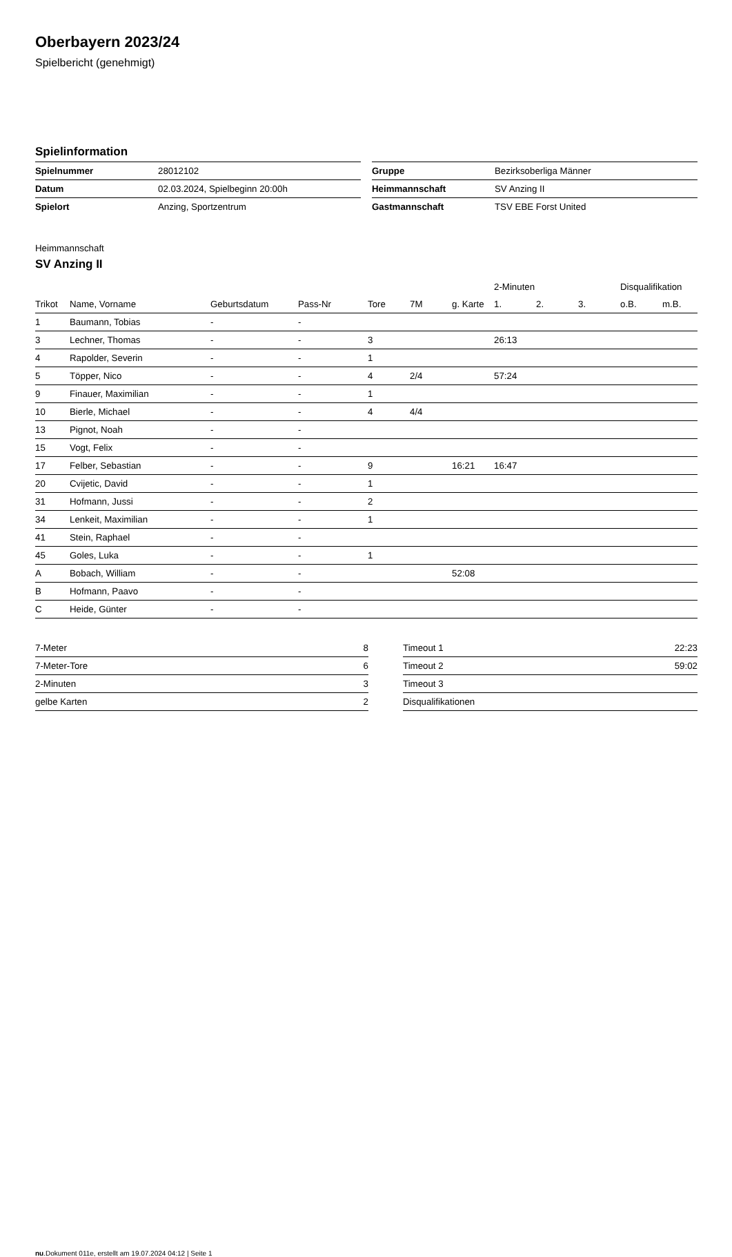Oberbayern 2023/24
Spielbericht (genehmigt)
Spielinformation
| Spielnummer | 28012102 |
| Datum | 02.03.2024, Spielbeginn 20:00h |
| Spielort | Anzing, Sportzentrum |
| Gruppe | Bezirksoberliga Männer |
| Heimmannschaft | SV Anzing II |
| Gastmannschaft | TSV EBE Forst United |
Heimmannschaft
SV Anzing II
| | | | | | | | 2-Minuten | | | Disqualifikation | |
| --- | --- | --- | --- | --- | --- | --- | --- | --- | --- | --- | --- |
| Trikot | Name, Vorname | Geburtsdatum | Pass-Nr | Tore | 7M | g. Karte | 1. | 2. | 3. | o.B. | m.B. |
| 1 | Baumann, Tobias | - | - | | | | | | | | |
| 3 | Lechner, Thomas | - | - | 3 | | | 26:13 | | | | |
| 4 | Rapolder, Severin | - | - | 1 | | | | | | | |
| 5 | Töpper, Nico | - | - | 4 | 2/4 | | 57:24 | | | | |
| 9 | Finauer, Maximilian | - | - | 1 | | | | | | | |
| 10 | Bierle, Michael | - | - | 4 | 4/4 | | | | | | |
| 13 | Pignot, Noah | - | - | | | | | | | | |
| 15 | Vogt, Felix | - | - | | | | | | | | |
| 17 | Felber, Sebastian | - | - | 9 | | 16:21 | 16:47 | | | | |
| 20 | Cvijetic, David | - | - | 1 | | | | | | | |
| 31 | Hofmann, Jussi | - | - | 2 | | | | | | | |
| 34 | Lenkeit, Maximilian | - | - | 1 | | | | | | | |
| 41 | Stein, Raphael | - | - | | | | | | | | |
| 45 | Goles, Luka | - | - | 1 | | | | | | | |
| A | Bobach, William | - | - | | | 52:08 | | | | | |
| B | Hofmann, Paavo | - | - | | | | | | | | |
| C | Heide, Günter | - | - | | | | | | | | |
| 7-Meter | 8 |
| 7-Meter-Tore | 6 |
| 2-Minuten | 3 |
| gelbe Karten | 2 |
| Timeout 1 | 22:23 |
| Timeout 2 | 59:02 |
| Timeout 3 | |
| Disqualifikationen | |
nu.Dokument 011e, erstellt am 19.07.2024 04:12 | Seite 1